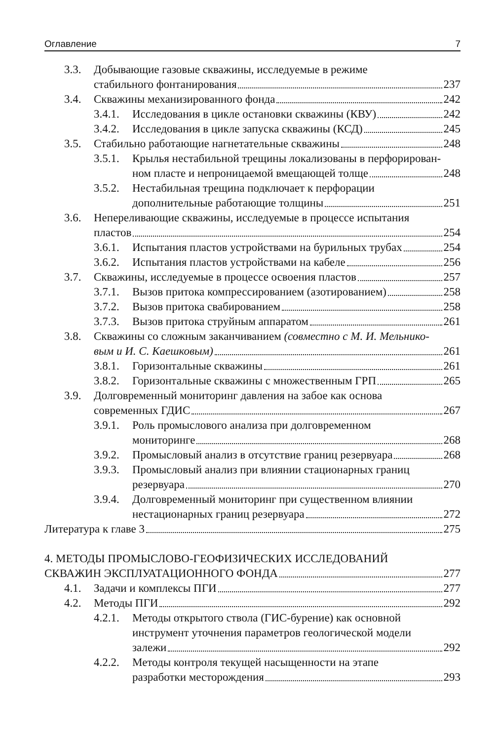Оглавление 7
3.3. Добывающие газовые скважины, исследуемые в режиме
стабильного фонтанирования 237
3.4. Скважины механизированного фонда 242
3.4.1.
Исследования в цикле остановки скважины (КВУ) 242
3.4.2.
Исследования в цикле запуска скважины (КСД) 245
3.5. Стабильно работающие нагнетательные скважины 248
3.5.1.
Крылья нестабильной трещины локализованы в перфорирован-
ном пласте и непроницаемой вмещающей толще 248
3.5.2.
Нестабильная трещина подключает к перфорации
дополнительные работающие толщины 251
3.6. Непереливающие скважины, исследуемые в процессе испытания
пластов 254
3.6.1.
Испытания пластов устройствами на бурильных трубах 254
3.6.2.
Испытания пластов устройствами на кабеле 256
3.7. Скважины, исследуемые в процессе освоения пластов 257
3.7.1.
Вызов притока компрессированием (азотированием) 258
3.7.2.
Вызов притока свабированием 258
3.7.3.
Вызов притока струйным аппаратом 261
3.8. Скважины со сложным заканчиванием (совместно с М. И. Мельнико-
вым и И. С. Каешковым) 261
3.8.1.
Горизонтальные скважины 261
3.8.2.
Горизонтальные скважины с множественным ГРП 265
3.9. Долговременный мониторинг давления на забое как основа
современных ГДИС 267
3.9.1.
Роль промыслового анализа при долговременном
мониторинге 268
3.9.2.
Промысловый анализ в отсутствие границ резервуара 268
3.9.3.
Промысловый анализ при влиянии стационарных границ
резервуара 270
3.9.4.
Долговременный мониторинг при существенном влиянии
нестационарных границ резервуара 272
Литература к главе 3 275
4. МЕТОДЫ ПРОМЫСЛОВО-ГЕОФИЗИЧЕСКИХ ИССЛЕДОВАНИЙ
СКВАЖИН ЭКСПЛУАТАЦИОННОГО ФОНДА 277
4.1. Задачи и комплексы ПГИ 277
4.2. Методы ПГИ 292
4.2.1.
Методы открытого ствола (ГИС-бурение) как основной
инструмент уточнения параметров геологической модели
залежи 292
4.2.2.
Методы контроля текущей насыщенности на этапе
разработки месторождения 293